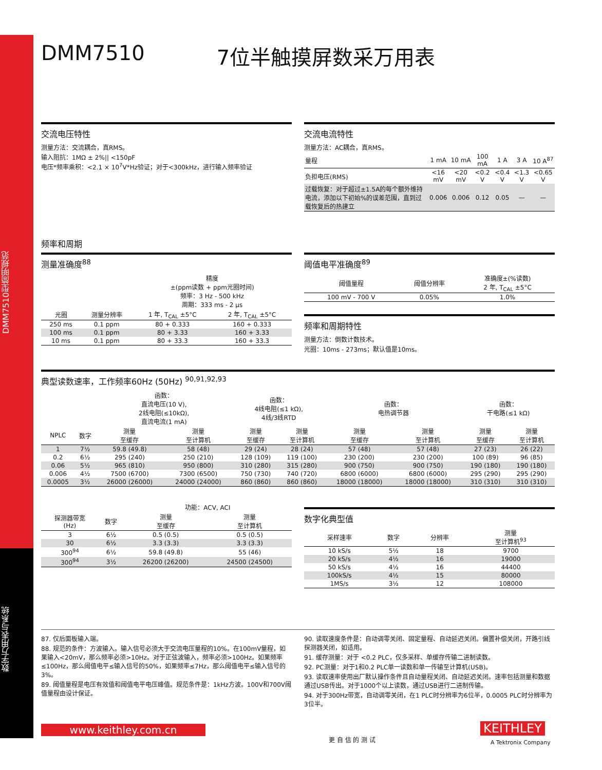DMM7510型简明规范
数字万用表与系统
DMM7510 7位半触摸屏数采万用表
交流电压特性
测量方法：交流耦合，真RMS。
输入阻抗：1MΩ ± 2%|| <150pF
电压*频率乘积：<2.1 × 10<sup>7</sup>V*Hz验证；对于<300kHz，进行输入频率验证
交流电流特性
测量方法：AC耦合，真RMS。
| 量程 | 1 mA | 10 mA | 100 mA | 1 A | 3 A | 10 A<sup>87</sup> |
| --- | --- | --- | --- | --- | --- | --- |
| 负担电压(RMS) | <16 mV | <20 mV | <0.2 V | <0.4 V | <1.3 V | <0.65 V |
| 过载恢复：对于超过±1.5A的每个额外维持电流，添加以下初始%的误差范围，直到过载恢复后的热建立 | 0.006 | 0.006 | 0.12 | 0.05 | — | — |
频率和周期
测量准确度<sup>88</sup>
| | | 精度 ±(ppm读数 + ppm光圈时间) 频率：3 Hz - 500 kHz 周期：333 ms - 2 μs | |
| --- | --- | --- | --- |
| 光圈 | 测量分辨率 | 1 年, T<sub>CAL</sub> ±5°C | 2 年, T<sub>CAL</sub> ±5°C |
| 250 ms | 0.1 ppm | 80 + 0.333 | 160 + 0.333 |
| 100 ms | 0.1 ppm | 80 + 3.33 | 160 + 3.33 |
| 10 ms | 0.1 ppm | 80 + 33.3 | 160 + 33.3 |
阈值电平准确度<sup>89</sup>
| 阈值量程 | 阈值分辨率 | 准确度±(%读数) 2 年, T<sub>CAL</sub> ±5°C |
| --- | --- | --- |
| 100 mV - 700 V | 0.05% | 1.0% |
频率和周期特性
测量方法：倒数计数技术。
光圈：10ms - 273ms；默认值是10ms。
典型读数速率，工作频率60Hz (50Hz) <sup>90,91,92,93</sup>
| | | 函数： 直流电压(10 V), 2线电阻(≤10kΩ), 直流电流(1 mA) | | 函数： 4线电阻(≤1 kΩ), 4线/3线RTD | | 函数： 电热调节器 | | 函数： 干电路(≤1 kΩ) | |
| --- | --- | --- | --- | --- | --- | --- | --- | --- | --- |
| NPLC | 数字 | 测量 至缓存 | 测量 至计算机 | 测量 至缓存 | 测量 至计算机 | 测量 至缓存 | 测量 至计算机 | 测量 至缓存 | 测量 至计算机 |
| 1 | 7½ | 59.8 (49.8) | 58 (48) | 29 (24) | 28 (24) | 57 (48) | 57 (48) | 27 (23) | 26 (22) |
| 0.2 | 6½ | 295 (240) | 250 (210) | 128 (109) | 119 (100) | 230 (200) | 230 (200) | 100 (89) | 96 (85) |
| 0.06 | 5½ | 965 (810) | 950 (800) | 310 (280) | 315 (280) | 900 (750) | 900 (750) | 190 (180) | 190 (180) |
| 0.006 | 4½ | 7500 (6700) | 7300 (6500) | 750 (730) | 740 (720) | 6800 (6000) | 6800 (6000) | 295 (290) | 295 (290) |
| 0.0005 | 3½ | 26000 (26000) | 24000 (24000) | 860 (860) | 860 (860) | 18000 (18000) | 18000 (18000) | 310 (310) | 310 (310) |
| | | 功能：ACV, ACI | |
| --- | --- | --- | --- |
| 探测器带宽 (Hz) | 数字 | 测量 至缓存 | 测量 至计算机 |
| 3 | 6½ | 0.5 (0.5) | 0.5 (0.5) |
| 30 | 6½ | 3.3 (3.3) | 3.3 (3.3) |
| 300<sup>94</sup> | 6½ | 59.8 (49.8) | 55 (46) |
| 300<sup>94</sup> | 3½ | 26200 (26200) | 24500 (24500) |
数字化典型值
| 采样速率 | 数字 | 分辨率 | 测量 至计算机<sup>93</sup> |
| --- | --- | --- | --- |
| 10 kS/s | 5½ | 18 | 9700 |
| 20 kS/s | 4½ | 16 | 19000 |
| 50 kS/s | 4½ | 16 | 44400 |
| 100kS/s | 4½ | 15 | 80000 |
| 1MS/s | 3½ | 12 | 108000 |
87. 仅后面板输入端。
88. 规范的条件：方波输入。输入信号必须大于交流电压量程的10%。在100mV量程，如果输入<20mV，那么频率必须>10Hz。对于正弦波输入，频率必须>100Hz。如果频率≤100Hz，那么阈值电平≤输入信号的50%，如果频率≤7Hz，那么阈值电平≤输入信号的3%。
89. 阈值量程是电压有效值和阈值电平电压峰值。规范条件是：1kHz方波。100V和700V阈值量程由设计保证。
90. 读取速度条件是：自动调零关闭、固定量程、自动延迟关闭。偏置补偿关闭，开路引线探测器关闭，如适用。
91. 缓存测量：对于 <0.2 PLC，仅多采样、单缓存传输二进制读数。
92. PC测量：对于1和0.2 PLC单一读数和单一传输至计算机(USB)。
93. 读取速率使用出厂默认操作条件且自动量程关闭、自动延迟关闭。速率包括测量和数据通过USB传出。对于1000个以上读数，通过USB进行二进制传输。
94. 对于300Hz带宽，自动调零关闭，在1 PLC时分辨率为6位半，0.0005 PLC时分辨率为3位半。
www.keithley.com.cn
更 自 信 的 测 试
KEITHLEY
A Tektronix Company